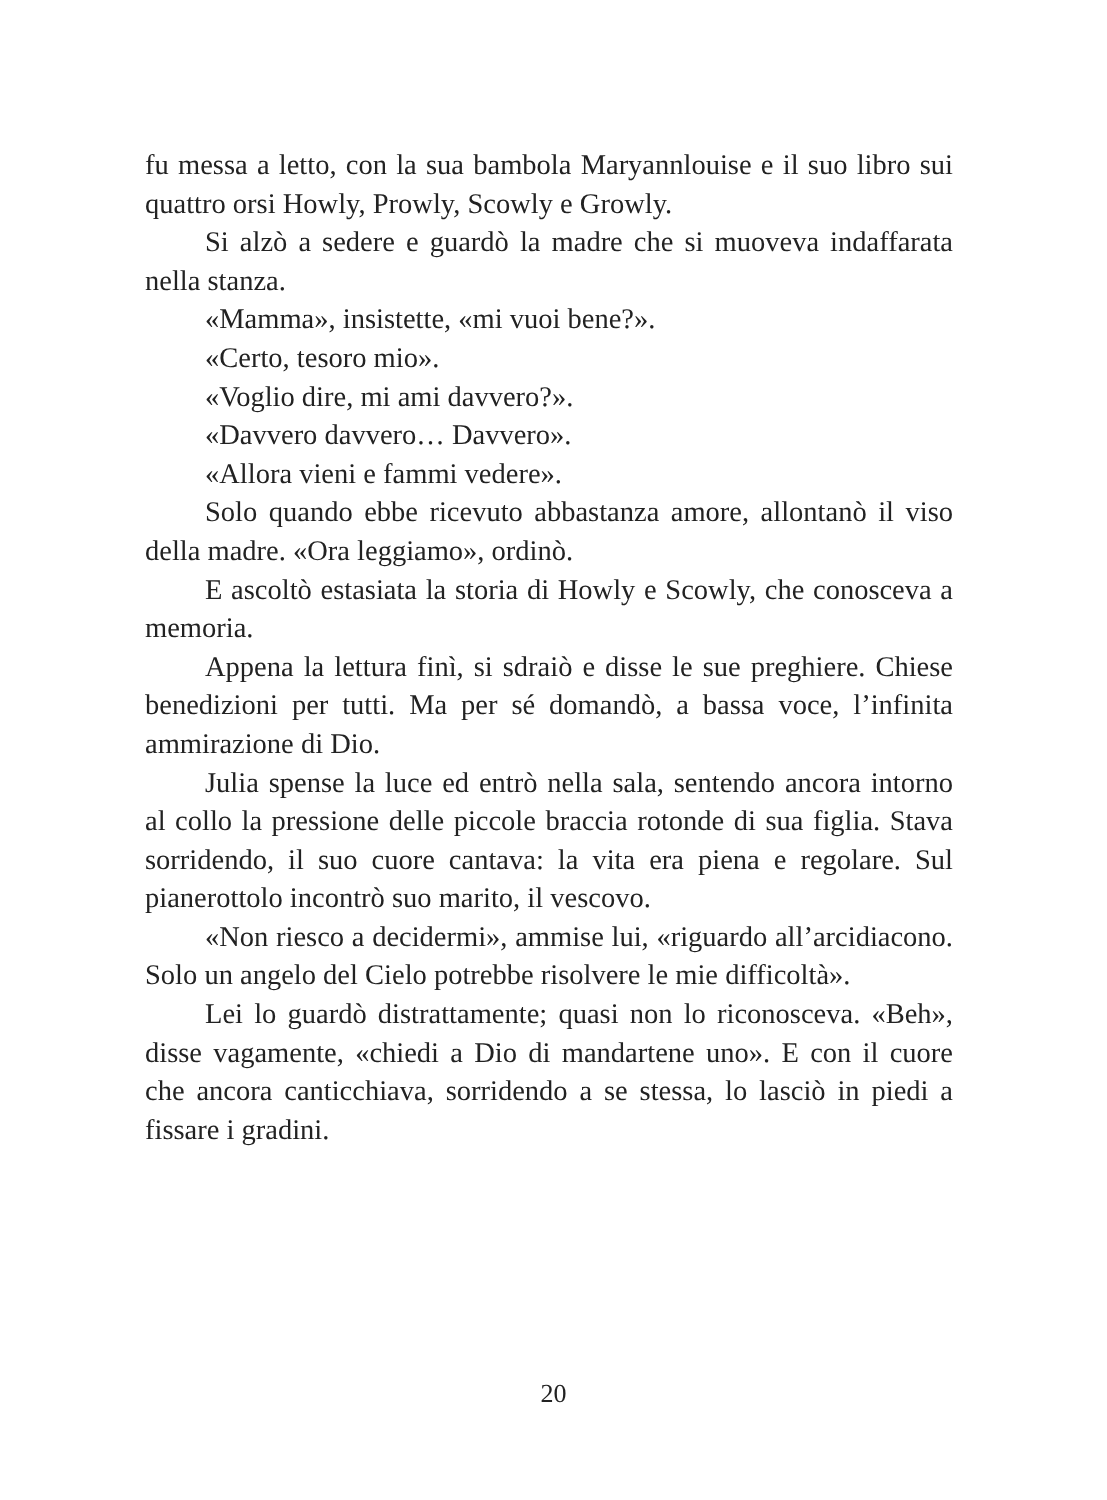fu messa a letto, con la sua bambola Maryannlouise e il suo libro sui quattro orsi Howly, Prowly, Scowly e Growly.
Si alzò a sedere e guardò la madre che si muoveva indaffarata nella stanza.
«Mamma», insistette, «mi vuoi bene?».
«Certo, tesoro mio».
«Voglio dire, mi ami davvero?».
«Davvero davvero… Davvero».
«Allora vieni e fammi vedere».
Solo quando ebbe ricevuto abbastanza amore, allontanò il viso della madre. «Ora leggiamo», ordinò.
E ascoltò estasiata la storia di Howly e Scowly, che conosceva a memoria.
Appena la lettura finì, si sdraiò e disse le sue preghiere. Chiese benedizioni per tutti. Ma per sé domandò, a bassa voce, l’infinita ammirazione di Dio.
Julia spense la luce ed entrò nella sala, sentendo ancora intorno al collo la pressione delle piccole braccia rotonde di sua figlia. Stava sorridendo, il suo cuore cantava: la vita era piena e regolare. Sul pianerottolo incontrò suo marito, il vescovo.
«Non riesco a decidermi», ammise lui, «riguardo all’arcidiacono. Solo un angelo del Cielo potrebbe risolvere le mie difficoltà».
Lei lo guardò distrattamente; quasi non lo riconosceva. «Beh», disse vagamente, «chiedi a Dio di mandartene uno». E con il cuore che ancora canticchiava, sorridendo a se stessa, lo lasciò in piedi a fissare i gradini.
20